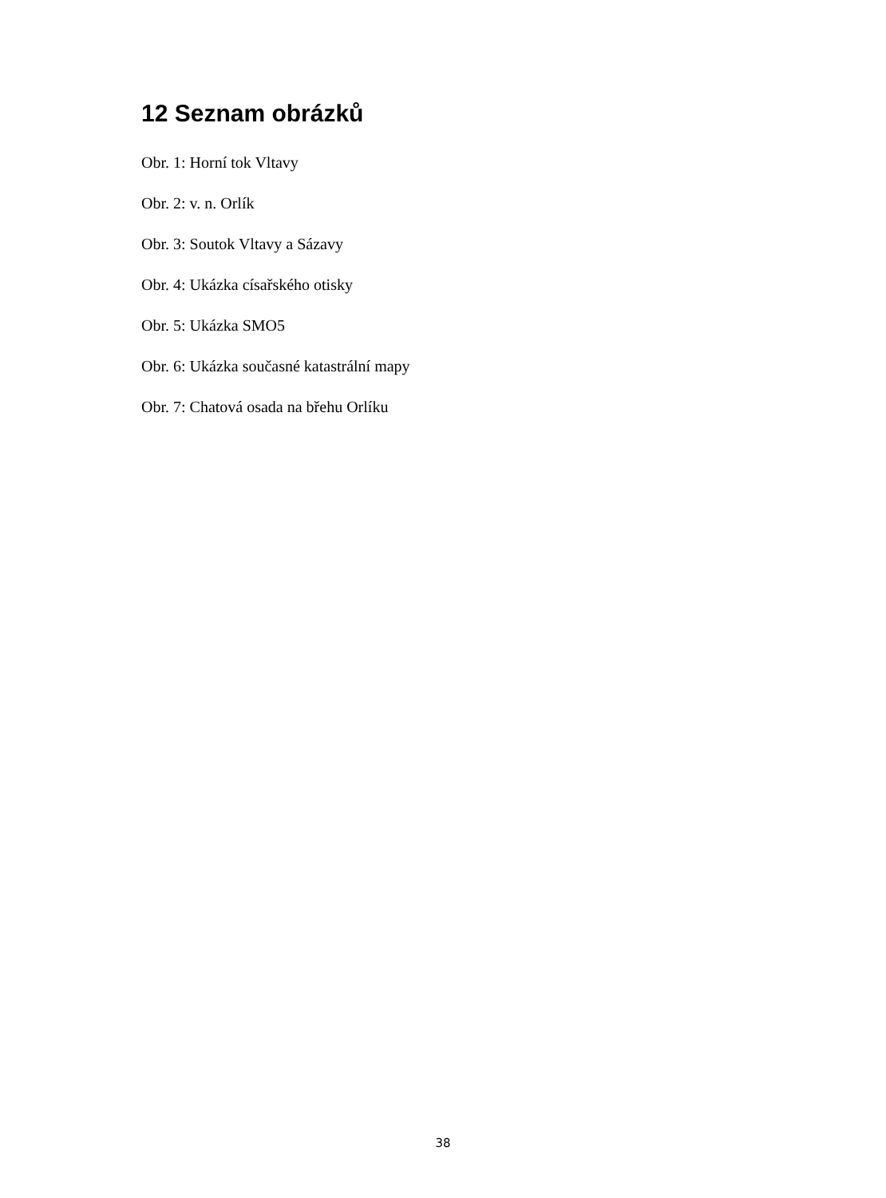12 Seznam obrázků
Obr. 1: Horní tok Vltavy
Obr. 2: v. n. Orlík
Obr. 3: Soutok Vltavy a Sázavy
Obr. 4: Ukázka císařského otisky
Obr. 5: Ukázka SMO5
Obr. 6: Ukázka současné katastrální mapy
Obr. 7: Chatová osada na břehu Orlíku
38